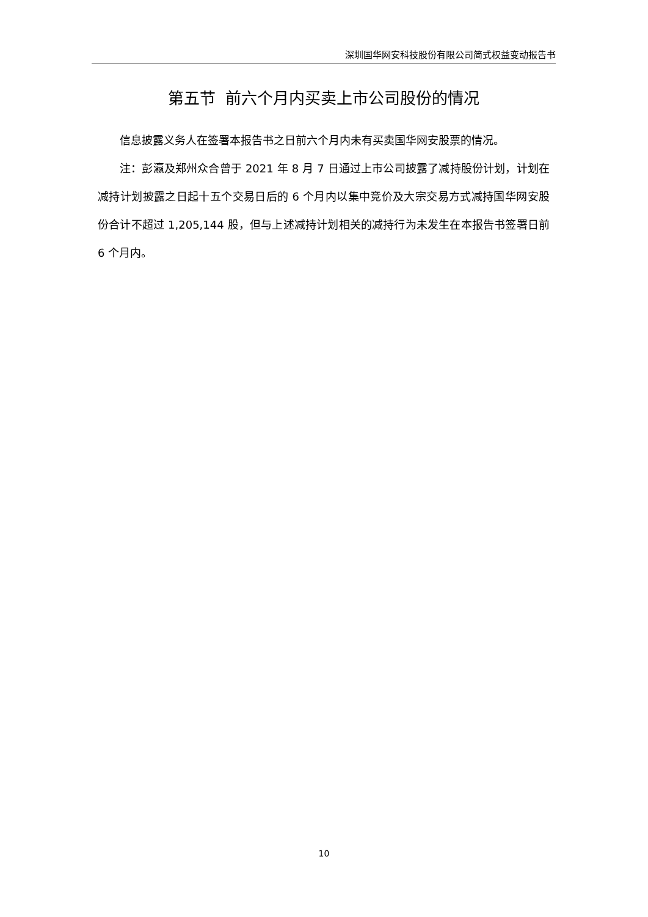深圳国华网安科技股份有限公司简式权益变动报告书
第五节 前六个月内买卖上市公司股份的情况
信息披露义务人在签署本报告书之日前六个月内未有买卖国华网安股票的情况。
注：彭瀛及郑州众合曾于 2021 年 8 月 7 日通过上市公司披露了减持股份计划，计划在减持计划披露之日起十五个交易日后的 6 个月内以集中竞价及大宗交易方式减持国华网安股份合计不超过 1,205,144 股，但与上述减持计划相关的减持行为未发生在本报告书签署日前 6 个月内。
10